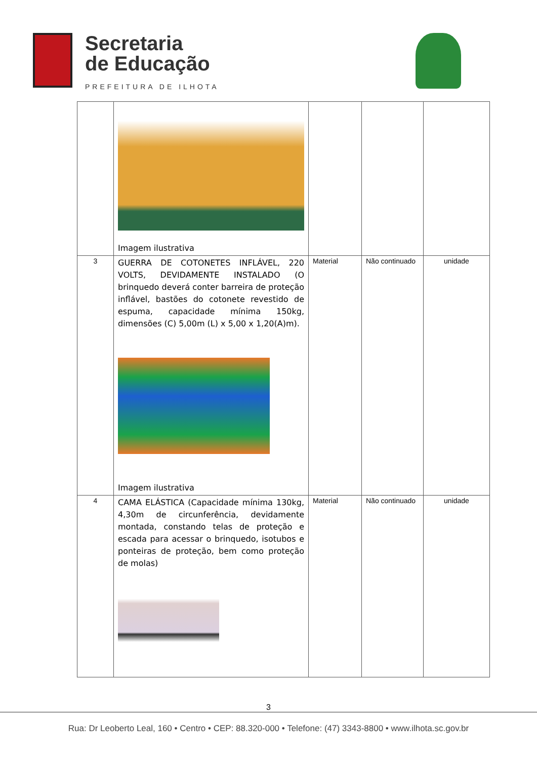Secretaria
de Educação
PREFEITURA DE ILHOTA
| | Imagem ilustrativa | | | |
| 3 | GUERRA DE COTONETES INFLÁVEL, 220 VOLTS, DEVIDAMENTE INSTALADO (O brinquedo deverá conter barreira de proteção inflável, bastões do cotonete revestido de espuma, capacidade mínima 150kg, dimensões (C) 5,00m (L) x 5,00 x 1,20(A)m). Imagem ilustrativa | Material | Não continuado | unidade |
| 4 | CAMA ELÁSTICA (Capacidade mínima 130kg, 4,30m de circunferência, devidamente montada, constando telas de proteção e escada para acessar o brinquedo, isotubos e ponteiras de proteção, bem como proteção de molas) | Material | Não continuado | unidade |
3
Rua: Dr Leoberto Leal, 160 • Centro • CEP: 88.320-000 • Telefone: (47) 3343-8800 • www.ilhota.sc.gov.br